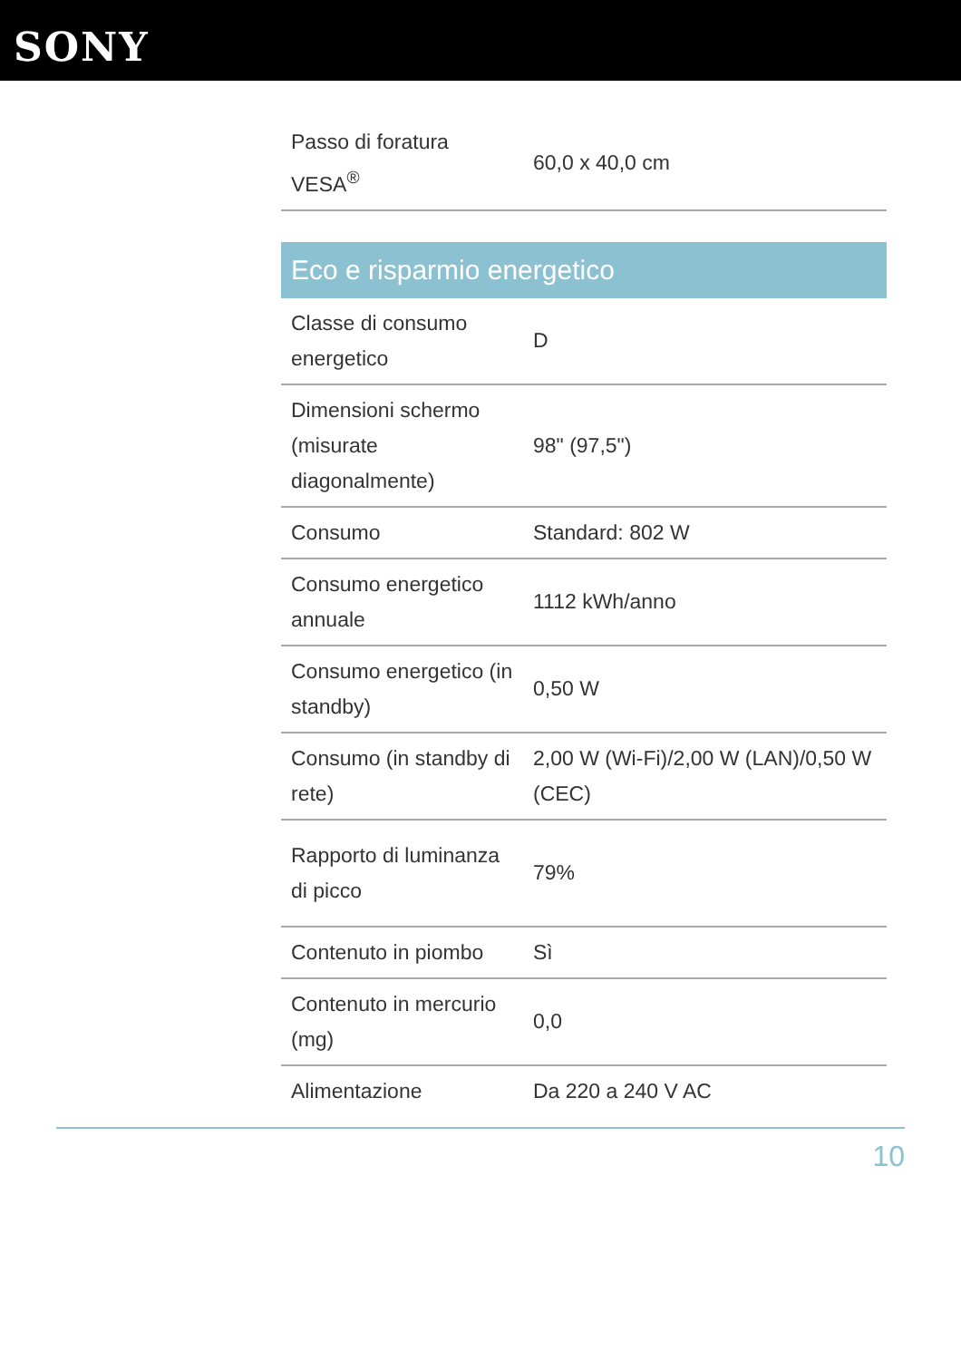SONY
| Passo di foratura VESA<sup>®</sup> | 60,0 x 40,0 cm |
Eco e risparmio energetico
| Classe di consumo energetico | D |
| Dimensioni schermo (misurate diagonalmente) | 98" (97,5") |
| Consumo | Standard: 802 W |
| Consumo energetico annuale | 1112 kWh/anno |
| Consumo energetico (in standby) | 0,50 W |
| Consumo (in standby di rete) | 2,00 W (Wi-Fi)/2,00 W (LAN)/0,50 W (CEC) |
| Rapporto di luminanza di picco | 79% |
| Contenuto in piombo | Sì |
| Contenuto in mercurio (mg) | 0,0 |
| Alimentazione | Da 220 a 240 V AC |
10